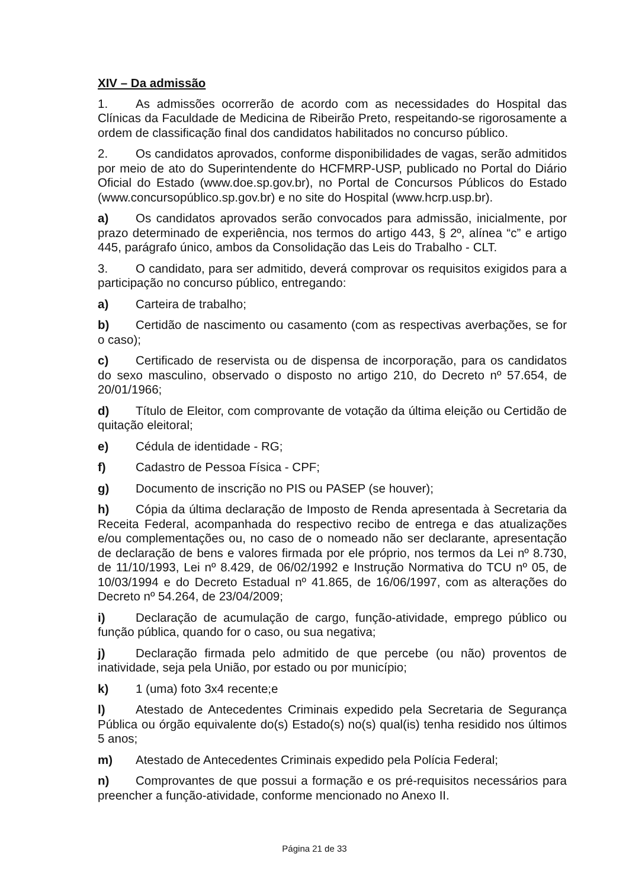XIV – Da admissão
1. As admissões ocorrerão de acordo com as necessidades do Hospital das Clínicas da Faculdade de Medicina de Ribeirão Preto, respeitando-se rigorosamente a ordem de classificação final dos candidatos habilitados no concurso público.
2. Os candidatos aprovados, conforme disponibilidades de vagas, serão admitidos por meio de ato do Superintendente do HCFMRP-USP, publicado no Portal do Diário Oficial do Estado (www.doe.sp.gov.br), no Portal de Concursos Públicos do Estado (www.concursopúblico.sp.gov.br) e no site do Hospital (www.hcrp.usp.br).
a) Os candidatos aprovados serão convocados para admissão, inicialmente, por prazo determinado de experiência, nos termos do artigo 443, § 2º, alínea “c” e artigo 445, parágrafo único, ambos da Consolidação das Leis do Trabalho - CLT.
3. O candidato, para ser admitido, deverá comprovar os requisitos exigidos para a participação no concurso público, entregando:
a) Carteira de trabalho;
b) Certidão de nascimento ou casamento (com as respectivas averbações, se for o caso);
c) Certificado de reservista ou de dispensa de incorporação, para os candidatos do sexo masculino, observado o disposto no artigo 210, do Decreto nº 57.654, de 20/01/1966;
d) Título de Eleitor, com comprovante de votação da última eleição ou Certidão de quitação eleitoral;
e) Cédula de identidade - RG;
f) Cadastro de Pessoa Física - CPF;
g) Documento de inscrição no PIS ou PASEP (se houver);
h) Cópia da última declaração de Imposto de Renda apresentada à Secretaria da Receita Federal, acompanhada do respectivo recibo de entrega e das atualizações e/ou complementações ou, no caso de o nomeado não ser declarante, apresentação de declaração de bens e valores firmada por ele próprio, nos termos da Lei nº 8.730, de 11/10/1993, Lei nº 8.429, de 06/02/1992 e Instrução Normativa do TCU nº 05, de 10/03/1994 e do Decreto Estadual nº 41.865, de 16/06/1997, com as alterações do Decreto nº 54.264, de 23/04/2009;
i) Declaração de acumulação de cargo, função-atividade, emprego público ou função pública, quando for o caso, ou sua negativa;
j) Declaração firmada pelo admitido de que percebe (ou não) proventos de inatividade, seja pela União, por estado ou por município;
k) 1 (uma) foto 3x4 recente;e
l) Atestado de Antecedentes Criminais expedido pela Secretaria de Segurança Pública ou órgão equivalente do(s) Estado(s) no(s) qual(is) tenha residido nos últimos 5 anos;
m) Atestado de Antecedentes Criminais expedido pela Polícia Federal;
n) Comprovantes de que possui a formação e os pré-requisitos necessários para preencher a função-atividade, conforme mencionado no Anexo II.
Página 21 de 33